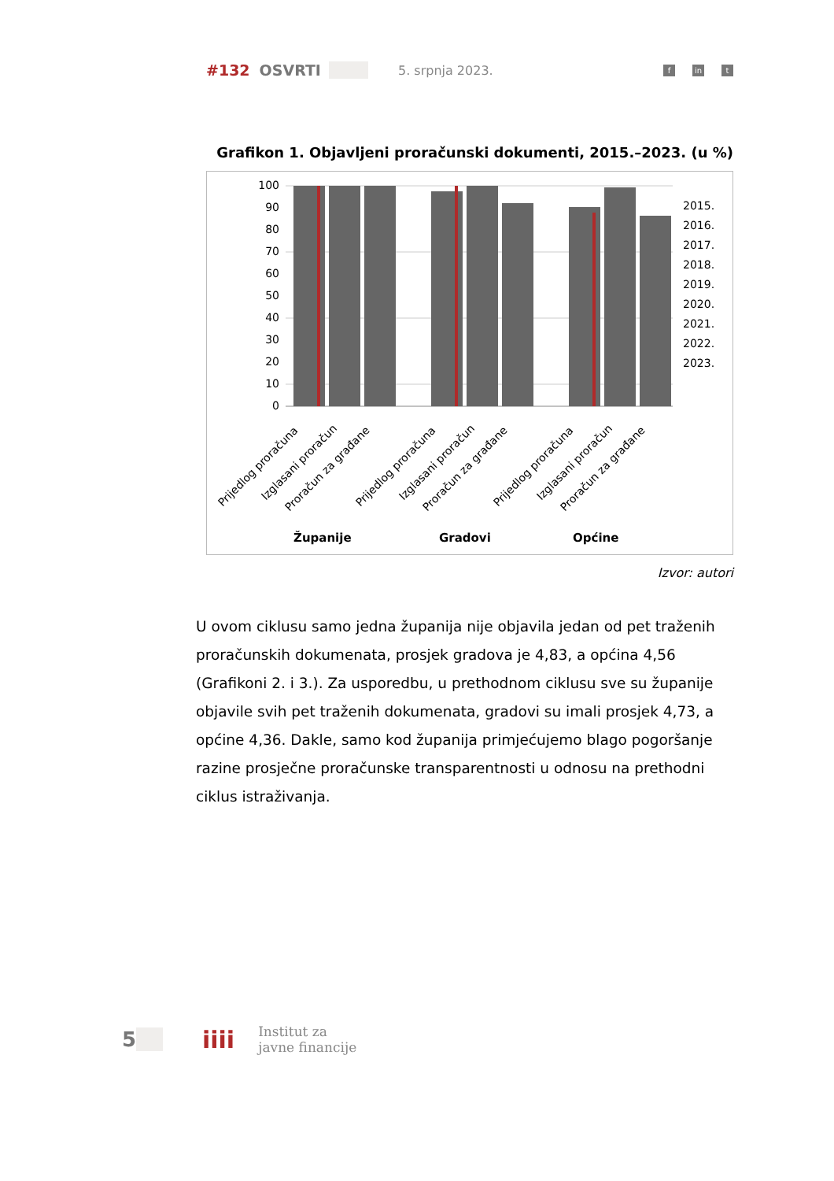#132 OSVRTI 5. srpnja 2023. f in t
Grafikon 1. Objavljeni proračunski dokumenti, 2015.–2023. (u %)
100
90
80
70
60
50
40
30
20
10
0
2015.
2016.
2017.
2018.
2019.
2020.
2021.
2022.
2023.
Prijedlog proračuna
Izglasani proračun
Proračun za građane
Prijedlog proračuna
Izglasani proračun
Proračun za građane
Prijedlog proračuna
Izglasani proračun
Proračun za građane
Županije
Gradovi
Općine
Izvor: autori
U ovom ciklusu samo jedna županija nije objavila jedan od pet traženih proračunskih dokumenata, prosjek gradova je 4,83, a općina 4,56 (Grafikoni 2. i 3.). Za usporedbu, u prethodnom ciklusu sve su županije objavile svih pet traženih dokumenata, gradovi su imali prosjek 4,73, a općine 4,36. Dakle, samo kod županija primjećujemo blago pogoršanje razine prosječne proračunske transparentnosti u odnosu na prethodni ciklus istraživanja.
5
iiii
Institut za
javne financije